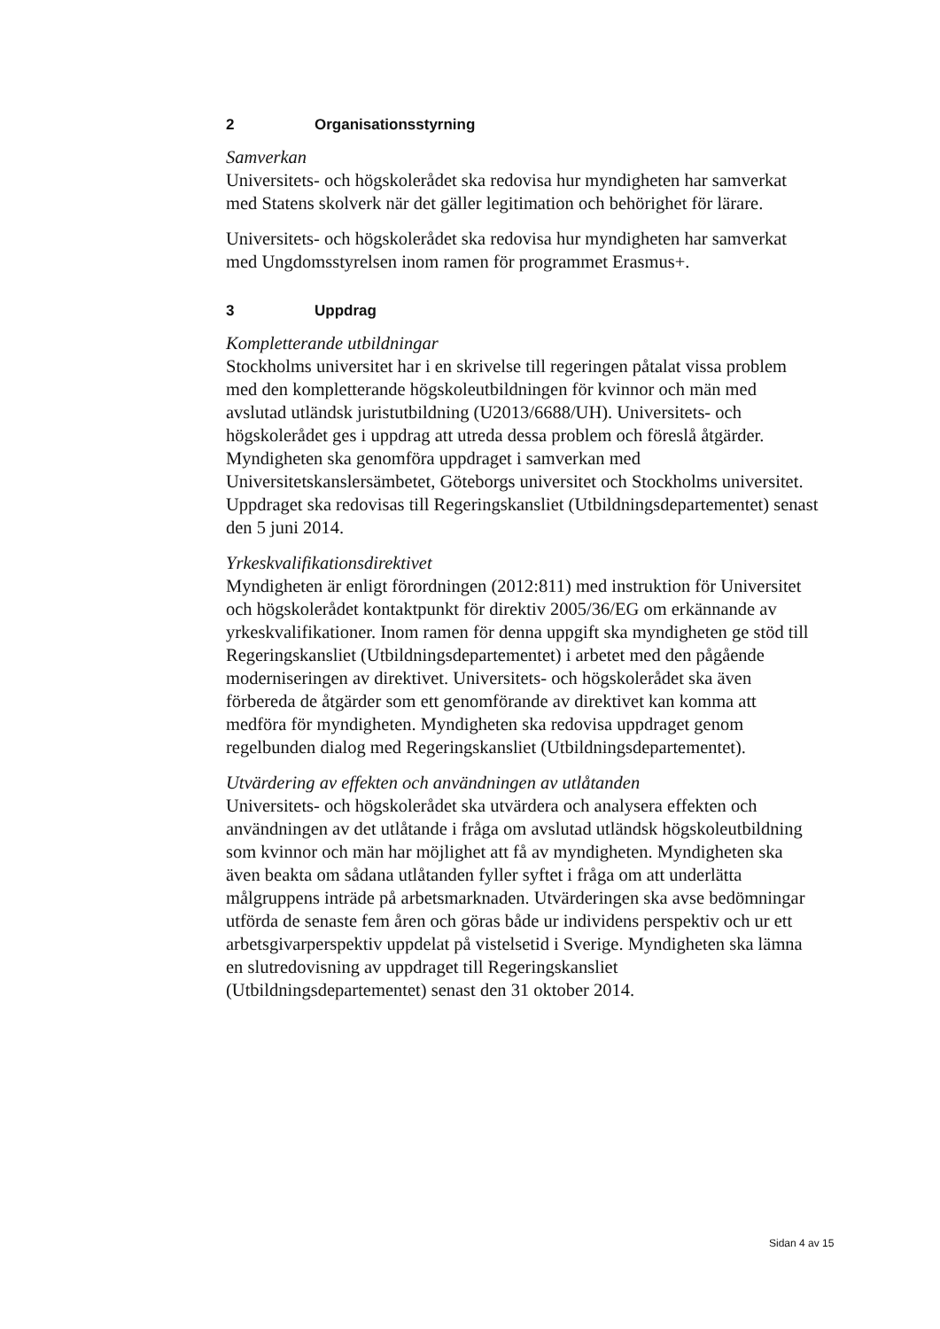2 Organisationsstyrning
Samverkan
Universitets- och högskolerådet ska redovisa hur myndigheten har samverkat med Statens skolverk när det gäller legitimation och behörighet för lärare.
Universitets- och högskolerådet ska redovisa hur myndigheten har samverkat med Ungdomsstyrelsen inom ramen för programmet Erasmus+.
3 Uppdrag
Kompletterande utbildningar
Stockholms universitet har i en skrivelse till regeringen påtalat vissa problem med den kompletterande högskoleutbildningen för kvinnor och män med avslutad utländsk juristutbildning (U2013/6688/UH). Universitets- och högskolerådet ges i uppdrag att utreda dessa problem och föreslå åtgärder. Myndigheten ska genomföra uppdraget i samverkan med Universitetskanslersämbetet, Göteborgs universitet och Stockholms universitet. Uppdraget ska redovisas till Regeringskansliet (Utbildningsdepartementet) senast den 5 juni 2014.
Yrkeskvalifikationsdirektivet
Myndigheten är enligt förordningen (2012:811) med instruktion för Universitet och högskolerådet kontaktpunkt för direktiv 2005/36/EG om erkännande av yrkeskvalifikationer. Inom ramen för denna uppgift ska myndigheten ge stöd till Regeringskansliet (Utbildningsdepartementet) i arbetet med den pågående moderniseringen av direktivet. Universitets- och högskolerådet ska även förbereda de åtgärder som ett genomförande av direktivet kan komma att medföra för myndigheten. Myndigheten ska redovisa uppdraget genom regelbunden dialog med Regeringskansliet (Utbildningsdepartementet).
Utvärdering av effekten och användningen av utlåtanden
Universitets- och högskolerådet ska utvärdera och analysera effekten och användningen av det utlåtande i fråga om avslutad utländsk högskoleutbildning som kvinnor och män har möjlighet att få av myndigheten. Myndigheten ska även beakta om sådana utlåtanden fyller syftet i fråga om att underlätta målgruppens inträde på arbetsmarknaden. Utvärderingen ska avse bedömningar utförda de senaste fem åren och göras både ur individens perspektiv och ur ett arbetsgivarperspektiv uppdelat på vistelsetid i Sverige. Myndigheten ska lämna en slutredovisning av uppdraget till Regeringskansliet (Utbildningsdepartementet) senast den 31 oktober 2014.
Sidan 4 av 15